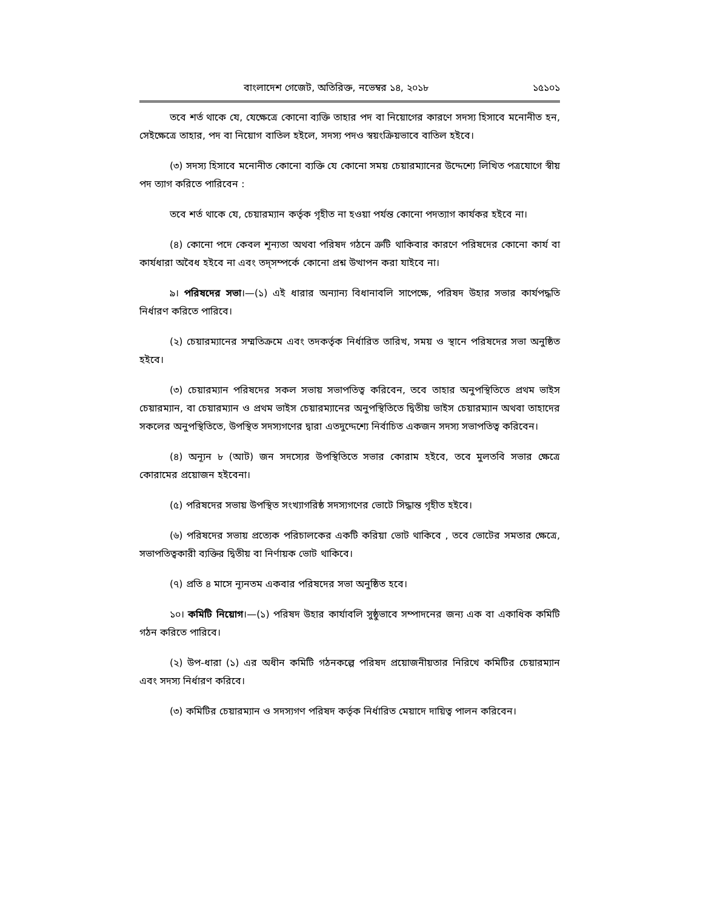বাংলাদেশ গেজেট, অতিরিক্ত, নভেম্বর ১৪, ২০১৮ ১৫১০১
তবে শর্ত থাকে যে, যেক্ষেত্রে কোনো ব্যক্তি তাহার পদ বা নিয়োগের কারণে সদস্য হিসাবে মনোনীত হন, সেইক্ষেত্রে তাহার, পদ বা নিয়োগ বাতিল হইলে, সদস্য পদও স্বয়ংক্রিয়ভাবে বাতিল হইবে।
(৩) সদস্য হিসাবে মনোনীত কোনো ব্যক্তি যে কোনো সময় চেয়ারম্যানের উদ্দেশ্যে লিখিত পত্রযোগে স্বীয় পদ ত্যাগ করিতে পারিবেন :
তবে শর্ত থাকে যে, চেয়ারম্যান কর্তৃক গৃহীত না হওয়া পর্যন্ত কোনো পদত্যাগ কার্যকর হইবে না।
(৪) কোনো পদে কেবল শূন্যতা অথবা পরিষদ গঠনে ত্রুটি থাকিবার কারণে পরিষদের কোনো কার্য বা কার্যধারা অবৈধ হইবে না এবং তদ্‌সম্পর্কে কোনো প্রশ্ন উত্থাপন করা যাইবে না।
৯। পরিষদের সভা।—(১) এই ধারার অন্যান্য বিধানাবলি সাপেক্ষে, পরিষদ উহার সভার কার্যপদ্ধতি নির্ধারণ করিতে পারিবে।
(২) চেয়ারম্যানের সম্মতিক্রমে এবং তদকর্তৃক নির্ধারিত তারিখ, সময় ও স্থানে পরিষদের সভা অনুষ্ঠিত হইবে।
(৩) চেয়ারম্যান পরিষদের সকল সভায় সভাপতিত্ব করিবেন, তবে তাহার অনুপস্থিতিতে প্রথম ভাইস চেয়ারম্যান, বা চেয়ারম্যান ও প্রথম ভাইস চেয়ারম্যানের অনুপস্থিতিতে দ্বিতীয় ভাইস চেয়ারম্যান অথবা তাহাদের সকলের অনুপস্থিতিতে, উপস্থিত সদস্যগণের দ্বারা এতদুদ্দেশ্যে নির্বাচিত একজন সদস্য সভাপতিত্ব করিবেন।
(৪) অন্যূন ৮ (আট) জন সদস্যের উপস্থিতিতে সভার কোরাম হইবে, তবে মুলতবি সভার ক্ষেত্রে কোরামের প্রয়োজন হইবেনা।
(৫) পরিষদের সভায় উপস্থিত সংখ্যাগরিষ্ঠ সদস্যগণের ভোটে সিদ্ধান্ত গৃহীত হইবে।
(৬) পরিষদের সভায় প্রত্যেক পরিচালকের একটি করিয়া ভোট থাকিবে , তবে ভোটের সমতার ক্ষেত্রে, সভাপতিত্বকারী ব্যক্তির দ্বিতীয় বা নির্ণায়ক ভোট থাকিবে।
(৭) প্রতি ৪ মাসে ন্যূনতম একবার পরিষদের সভা অনুষ্ঠিত হবে।
১০। কমিটি নিয়োগ।—(১) পরিষদ উহার কার্যাবলি সুষ্ঠুভাবে সম্পাদনের জন্য এক বা একাধিক কমিটি গঠন করিতে পারিবে।
(২) উপ-ধারা (১) এর অধীন কমিটি গঠনকল্পে পরিষদ প্রয়োজনীয়তার নিরিখে কমিটির চেয়ারম্যান এবং সদস্য নির্ধারণ করিবে।
(৩) কমিটির চেয়ারম্যান ও সদস্যগণ পরিষদ কর্তৃক নির্ধারিত মেয়াদে দায়িত্ব পালন করিবেন।